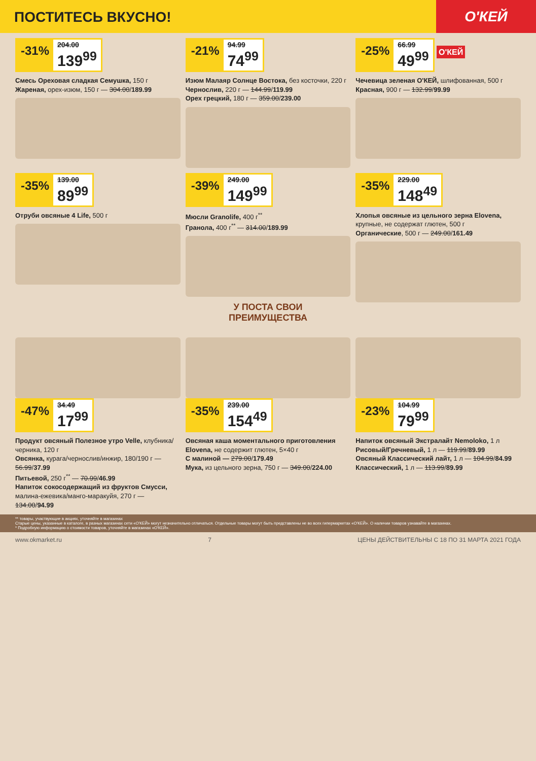ПОСТИТЕСЬ ВКУСНО!
О'КЕЙ
-31% 204.00 139<sup>99</sup>
Смесь Ореховая сладкая Семушка, 150 г
Жареная, орех-изюм, 150 г — 304.00/189.99
-21% 94.99 74<sup>99</sup>
Изюм Малаяр Солнце Востока, без косточки, 220 г
Чернослив, 220 г — 144.99/119.99
Орех грецкий, 180 г — 359.00/239.00
-25% 66.99 49<sup>99</sup>
О'КЕЙ
Чечевица зеленая О'КЕЙ, шлифованная, 500 г
Красная, 900 г — 132.99/99.99
-35% 139.00 89<sup>99</sup>
Отруби овсяные 4 Life, 500 г
-39% 249.00 149<sup>99</sup>
Мюсли Granolife, 400 г<sup>**</sup>
Гранола, 400 г<sup>**</sup> — 314.00/189.99
У ПОСТА СВОИ
ПРЕИМУЩЕСТВА
-35% 229.00 148<sup>49</sup>
Хлопья овсяные из цельного зерна Elovena, крупные, не содержат глютен, 500 г
Органические, 500 г — 249.00/161.49
-47% 34.49 17<sup>99</sup>
Продукт овсяный Полезное утро Velle, клубника/черника, 120 г
Овсянка, курага/чернослив/инжир, 180/190 г — 56.99/37.99
Питьевой, 250 г<sup>**</sup> — 70.99/46.99
Напиток сокосодержащий из фруктов Смусси, малина-ежевика/манго-маракуйя, 270 г — 134.00/94.99
-35% 239.00 154<sup>49</sup>
Овсяная каша моментального приготовления Elovena, не содержит глютен, 5×40 г
С малиной — 279.00/179.49
Мука, из цельного зерна, 750 г — 349.00/224.00
-23% 104.99 79<sup>99</sup>
Напиток овсяный Экстралайт Nemoloko, 1 л
Рисовый/Гречневый, 1 л — 119.99/89.99
Овсяный Классический лайт, 1 л — 104.99/84.99
Классический, 1 л — 113.99/89.99
** товары, участвующие в акциях, уточняйте в магазинах
Старые цены, указанные в каталоге, в разных магазинах сети «О'КЕЙ» могут незначительно отличаться. Отдельные товары могут быть представлены не во всех гипермаркетах «О'КЕЙ». О наличии товаров узнавайте в магазинах.
* Подробную информацию о стоимости товаров, уточняйте в магазинах «О'КЕЙ».
www.okmarket.ru 7 ЦЕНЫ ДЕЙСТВИТЕЛЬНЫ С 18 ПО 31 МАРТА 2021 ГОДА